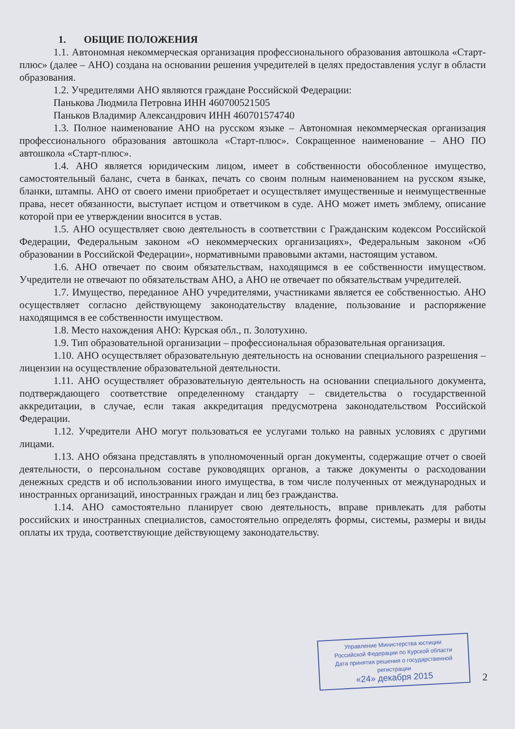1. ОБЩИЕ ПОЛОЖЕНИЯ
1.1. Автономная некоммерческая организация профессионального образования автошкола «Старт-плюс» (далее – АНО) создана на основании решения учредителей в целях предоставления услуг в области образования.
1.2. Учредителями АНО являются граждане Российской Федерации:
Панькова Людмила Петровна ИНН 460700521505
Паньков Владимир Александрович ИНН 460701574740
1.3. Полное наименование АНО на русском языке – Автономная некоммерческая организация профессионального образования автошкола «Старт-плюс». Сокращенное наименование – АНО ПО автошкола «Старт-плюс».
1.4. АНО является юридическим лицом, имеет в собственности обособленное имущество, самостоятельный баланс, счета в банках, печать со своим полным наименованием на русском языке, бланки, штампы. АНО от своего имени приобретает и осуществляет имущественные и неимущественные права, несет обязанности, выступает истцом и ответчиком в суде. АНО может иметь эмблему, описание которой при ее утверждении вносится в устав.
1.5. АНО осуществляет свою деятельность в соответствии с Гражданским кодексом Российской Федерации, Федеральным законом «О некоммерческих организациях», Федеральным законом «Об образовании в Российской Федерации», нормативными правовыми актами, настоящим уставом.
1.6. АНО отвечает по своим обязательствам, находящимся в ее собственности имуществом. Учредители не отвечают по обязательствам АНО, а АНО не отвечает по обязательствам учредителей.
1.7. Имущество, переданное АНО учредителями, участниками является ее собственностью. АНО осуществляет согласно действующему законодательству владение, пользование и распоряжение находящимся в ее собственности имуществом.
1.8. Место нахождения АНО: Курская обл., п. Золотухино.
1.9. Тип образовательной организации – профессиональная образовательная организация.
1.10. АНО осуществляет образовательную деятельность на основании специального разрешения – лицензии на осуществление образовательной деятельности.
1.11. АНО осуществляет образовательную деятельность на основании специального документа, подтверждающего соответствие определенному стандарту – свидетельства о государственной аккредитации, в случае, если такая аккредитация предусмотрена законодательством Российской Федерации.
1.12. Учредители АНО могут пользоваться ее услугами только на равных условиях с другими лицами.
1.13. АНО обязана представлять в уполномоченный орган документы, содержащие отчет о своей деятельности, о персональном составе руководящих органов, а также документы о расходовании денежных средств и об использовании иного имущества, в том числе полученных от международных и иностранных организаций, иностранных граждан и лиц без гражданства.
1.14. АНО самостоятельно планирует свою деятельность, вправе привлекать для работы российских и иностранных специалистов, самостоятельно определять формы, системы, размеры и виды оплаты их труда, соответствующие действующему законодательству.
Управление Министерства юстиции
Российской Федерации по Курской области
Дата принятия решения о государственной регистрации
«24» декабря 2015
2